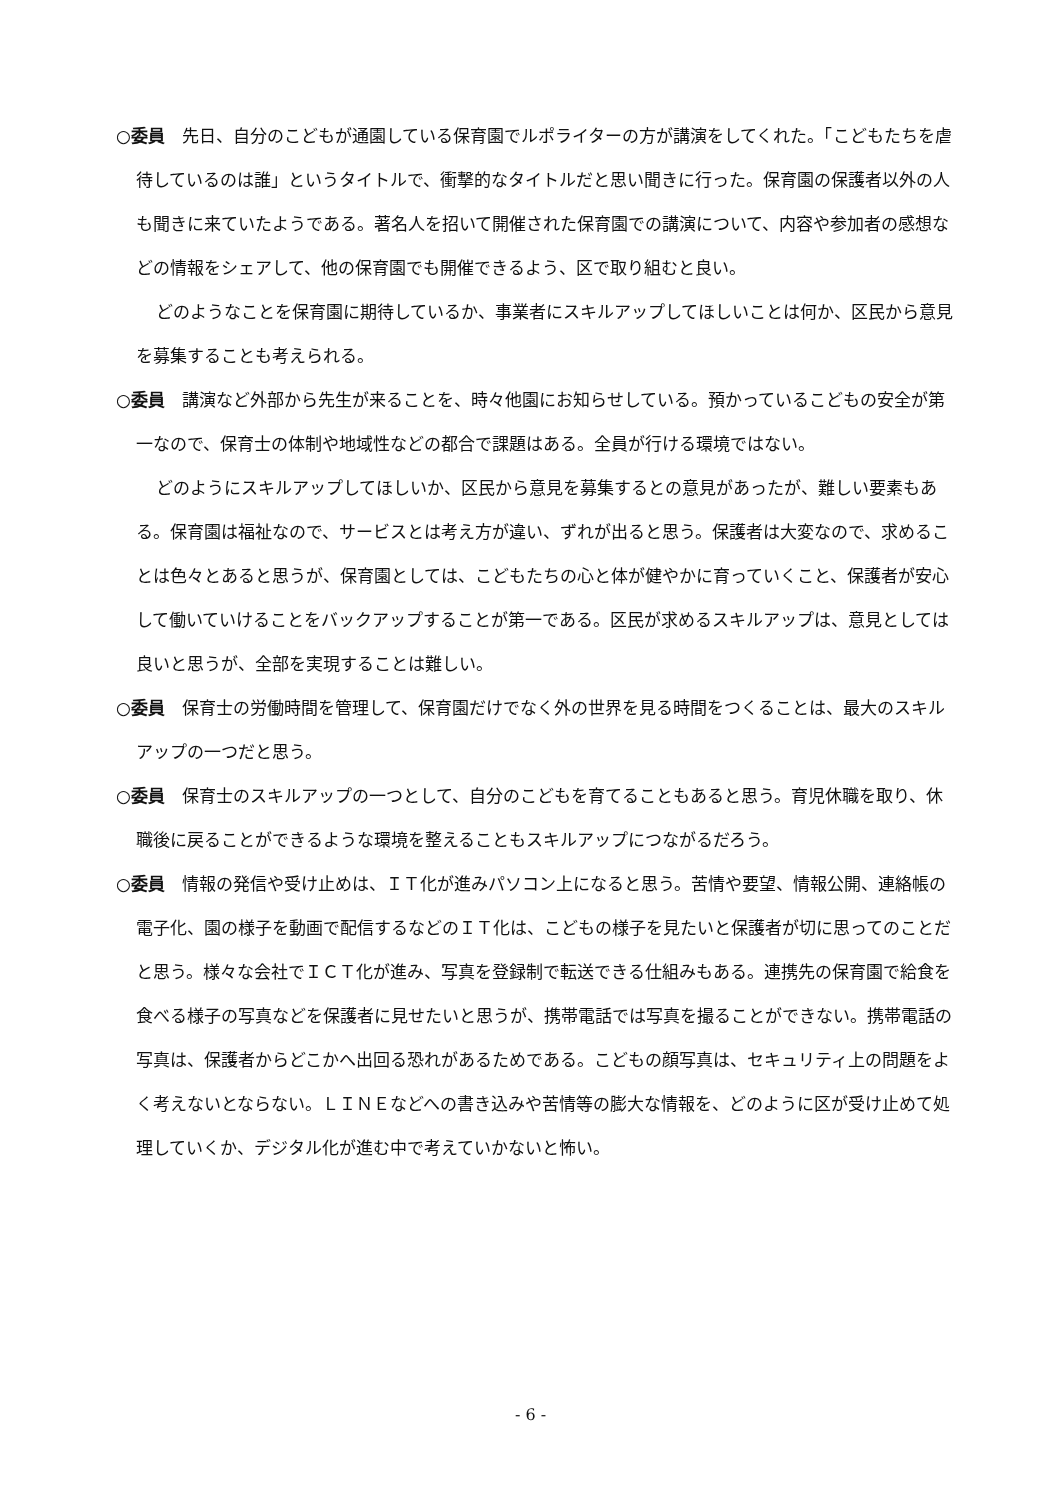○委員　先日、自分のこどもが通園している保育園でルポライターの方が講演をしてくれた。「こどもたちを虐待しているのは誰」というタイトルで、衝撃的なタイトルだと思い聞きに行った。保育園の保護者以外の人も聞きに来ていたようである。著名人を招いて開催された保育園での講演について、内容や参加者の感想などの情報をシェアして、他の保育園でも開催できるよう、区で取り組むと良い。
どのようなことを保育園に期待しているか、事業者にスキルアップしてほしいことは何か、区民から意見を募集することも考えられる。
○委員　講演など外部から先生が来ることを、時々他園にお知らせしている。預かっているこどもの安全が第一なので、保育士の体制や地域性などの都合で課題はある。全員が行ける環境ではない。
どのようにスキルアップしてほしいか、区民から意見を募集するとの意見があったが、難しい要素もある。保育園は福祉なので、サービスとは考え方が違い、ずれが出ると思う。保護者は大変なので、求めることは色々とあると思うが、保育園としては、こどもたちの心と体が健やかに育っていくこと、保護者が安心して働いていけることをバックアップすることが第一である。区民が求めるスキルアップは、意見としては良いと思うが、全部を実現することは難しい。
○委員　保育士の労働時間を管理して、保育園だけでなく外の世界を見る時間をつくることは、最大のスキルアップの一つだと思う。
○委員　保育士のスキルアップの一つとして、自分のこどもを育てることもあると思う。育児休職を取り、休職後に戻ることができるような環境を整えることもスキルアップにつながるだろう。
○委員　情報の発信や受け止めは、ＩＴ化が進みパソコン上になると思う。苦情や要望、情報公開、連絡帳の電子化、園の様子を動画で配信するなどのＩＴ化は、こどもの様子を見たいと保護者が切に思ってのことだと思う。様々な会社でＩＣＴ化が進み、写真を登録制で転送できる仕組みもある。連携先の保育園で給食を食べる様子の写真などを保護者に見せたいと思うが、携帯電話では写真を撮ることができない。携帯電話の写真は、保護者からどこかへ出回る恐れがあるためである。こどもの顔写真は、セキュリティ上の問題をよく考えないとならない。ＬＩＮＥなどへの書き込みや苦情等の膨大な情報を、どのように区が受け止めて処理していくか、デジタル化が進む中で考えていかないと怖い。
- 6 -